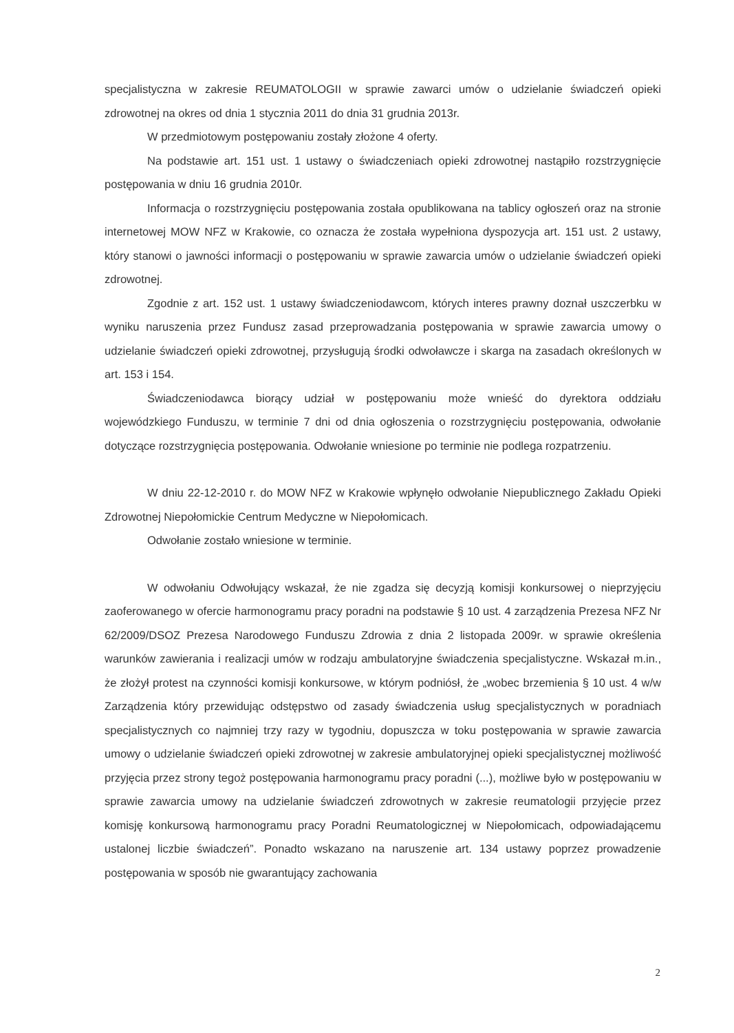specjalistyczna w zakresie REUMATOLOGII w sprawie zawarci umów o udzielanie świadczeń opieki zdrowotnej na okres od dnia 1 stycznia 2011 do dnia 31 grudnia 2013r.
W przedmiotowym postępowaniu zostały złożone 4 oferty.
Na podstawie art. 151 ust. 1 ustawy o świadczeniach opieki zdrowotnej nastąpiło rozstrzygnięcie postępowania w dniu 16 grudnia 2010r.
Informacja o rozstrzygnięciu postępowania została opublikowana na tablicy ogłoszeń oraz na stronie internetowej MOW NFZ w Krakowie, co oznacza że została wypełniona dyspozycja art. 151 ust. 2 ustawy, który stanowi o jawności informacji o postępowaniu w sprawie zawarcia umów o udzielanie świadczeń opieki zdrowotnej.
Zgodnie z art. 152 ust. 1 ustawy świadczeniodawcom, których interes prawny doznał uszczerbku w wyniku naruszenia przez Fundusz zasad przeprowadzania postępowania w sprawie zawarcia umowy o udzielanie świadczeń opieki zdrowotnej, przysługują środki odwoławcze i skarga na zasadach określonych w art. 153 i 154.
Świadczeniodawca biorący udział w postępowaniu może wnieść do dyrektora oddziału wojewódzkiego Funduszu, w terminie 7 dni od dnia ogłoszenia o rozstrzygnięciu postępowania, odwołanie dotyczące rozstrzygnięcia postępowania. Odwołanie wniesione po terminie nie podlega rozpatrzeniu.
W dniu 22-12-2010 r. do MOW NFZ w Krakowie wpłynęło odwołanie Niepublicznego Zakładu Opieki Zdrowotnej Niepołomickie Centrum Medyczne w Niepołomicach.
Odwołanie zostało wniesione w terminie.
W odwołaniu Odwołujący wskazał, że nie zgadza się decyzją komisji konkursowej o nieprzyjęciu zaoferowanego w ofercie harmonogramu pracy poradni na podstawie § 10 ust. 4 zarządzenia Prezesa NFZ Nr 62/2009/DSOZ Prezesa Narodowego Funduszu Zdrowia z dnia 2 listopada 2009r. w sprawie określenia warunków zawierania i realizacji umów w rodzaju ambulatoryjne świadczenia specjalistyczne. Wskazał m.in., że złożył protest na czynności komisji konkursowe, w którym podniósł, że „wobec brzemienia § 10 ust. 4 w/w Zarządzenia który przewidując odstępstwo od zasady świadczenia usług specjalistycznych w poradniach specjalistycznych co najmniej trzy razy w tygodniu, dopuszcza w toku postępowania w sprawie zawarcia umowy o udzielanie świadczeń opieki zdrowotnej w zakresie ambulatoryjnej opieki specjalistycznej możliwość przyjęcia przez strony tegoż postępowania harmonogramu pracy poradni (...), możliwe było w postępowaniu w sprawie zawarcia umowy na udzielanie świadczeń zdrowotnych w zakresie reumatologii przyjęcie przez komisję konkursową harmonogramu pracy Poradni Reumatologicznej w Niepołomicach, odpowiadającemu ustalonej liczbie świadczeń”. Ponadto wskazano na naruszenie art. 134 ustawy poprzez prowadzenie postępowania w sposób nie gwarantujący zachowania
2